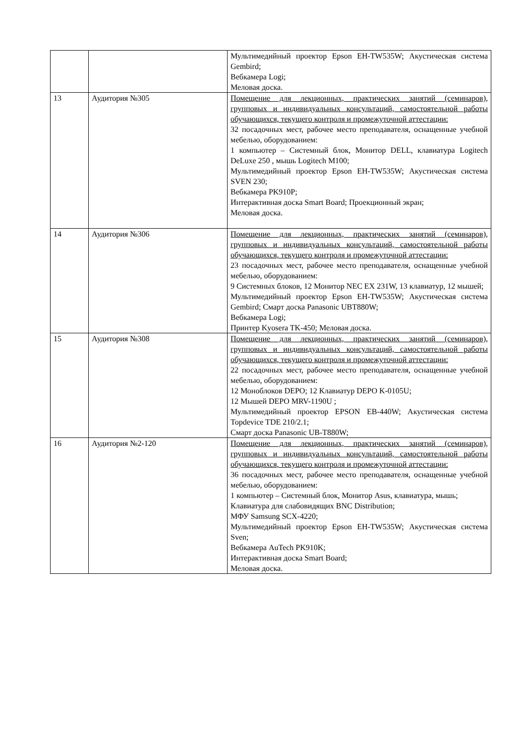| | | Мультимедийный проектор Epson EH-TW535W; Акустическая система Gembird; Вебкамера Logi; Меловая доска. |
| 13 | Аудитория №305 | Помещение для лекционных, практических занятий (семинаров), групповых и индивидуальных консультаций, самостоятельной работы обучающихся, текущего контроля и промежуточной аттестации: 32 посадочных мест, рабочее место преподавателя, оснащенные учебной мебелью, оборудованием: 1 компьютер – Системный блок, Монитор DELL, клавиатура Logitech DeLuxe 250 , мышь Logitech M100; Мультимедийный проектор Epson EH-TW535W; Акустическая система SVEN 230; Вебкамера PK910P; Интерактивная доска Smart Board; Проекционный экран; Меловая доска. |
| 14 | Аудитория №306 | Помещение для лекционных, практических занятий (семинаров), групповых и индивидуальных консультаций, самостоятельной работы обучающихся, текущего контроля и промежуточной аттестации: 23 посадочных мест, рабочее место преподавателя, оснащенные учебной мебелью, оборудованием: 9 Системных блоков, 12 Монитор NEC EX 231W, 13 клавиатур, 12 мышей; Мультимедийный проектор Epson EH-TW535W; Акустическая система Gembird; Смарт доска Panasonic UBT880W; Вебкамера Logi; Принтер Kyosera TK-450; Меловая доска. |
| 15 | Аудитория №308 | Помещение для лекционных, практических занятий (семинаров), групповых и индивидуальных консультаций, самостоятельной работы обучающихся, текущего контроля и промежуточной аттестации: 22 посадочных мест, рабочее место преподавателя, оснащенные учебной мебелью, оборудованием: 12 Моноблоков DEPO; 12 Клавиатур DEPO K-0105U; 12 Мышей DEPO MRV-1190U ; Мультимедийный проектор EPSON EB-440W; Акустическая система Topdevice TDE 210/2.1; Смарт доска Panasonic UB-T880W; |
| 16 | Аудитория №2-120 | Помещение для лекционных, практических занятий (семинаров), групповых и индивидуальных консультаций, самостоятельной работы обучающихся, текущего контроля и промежуточной аттестации: 36 посадочных мест, рабочее место преподавателя, оснащенные учебной мебелью, оборудованием: 1 компьютер – Системный блок, Монитор Asus, клавиатура, мышь; Клавиатура для слабовидящих BNC Distribution; МФУ Samsung SCX-4220; Мультимедийный проектор Epson EH-TW535W; Акустическая система Sven; Вебкамера AuTech PK910K; Интерактивная доска Smart Board; Меловая доска. |